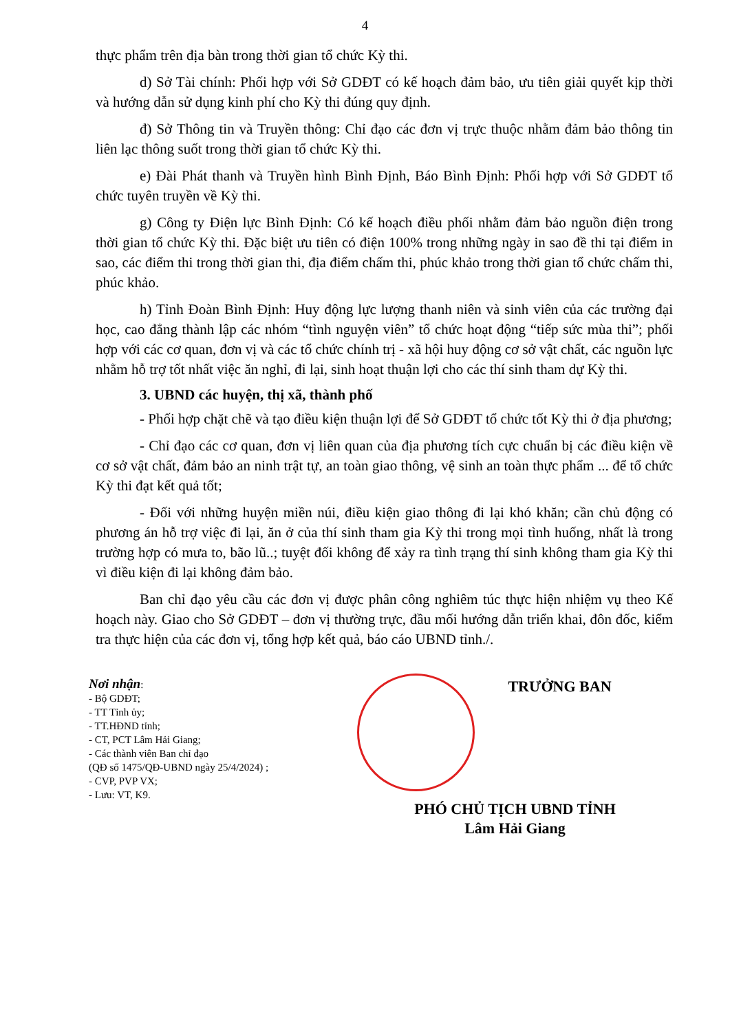4
thực phẩm trên địa bàn trong thời gian tổ chức Kỳ thi.
d) Sở Tài chính: Phối hợp với Sở GDĐT có kế hoạch đảm bảo, ưu tiên giải quyết kịp thời và hướng dẫn sử dụng kinh phí cho Kỳ thi đúng quy định.
đ) Sở Thông tin và Truyền thông: Chỉ đạo các đơn vị trực thuộc nhằm đảm bảo thông tin liên lạc thông suốt trong thời gian tổ chức Kỳ thi.
e) Đài Phát thanh và Truyền hình Bình Định, Báo Bình Định: Phối hợp với Sở GDĐT tổ chức tuyên truyền về Kỳ thi.
g) Công ty Điện lực Bình Định: Có kế hoạch điều phối nhằm đảm bảo nguồn điện trong thời gian tổ chức Kỳ thi. Đặc biệt ưu tiên có điện 100% trong những ngày in sao đề thi tại điểm in sao, các điểm thi trong thời gian thi, địa điểm chấm thi, phúc khảo trong thời gian tổ chức chấm thi, phúc khảo.
h) Tỉnh Đoàn Bình Định: Huy động lực lượng thanh niên và sinh viên của các trường đại học, cao đẳng thành lập các nhóm “tình nguyện viên” tổ chức hoạt động “tiếp sức mùa thi”; phối hợp với các cơ quan, đơn vị và các tổ chức chính trị - xã hội huy động cơ sở vật chất, các nguồn lực nhằm hỗ trợ tốt nhất việc ăn nghỉ, đi lại, sinh hoạt thuận lợi cho các thí sinh tham dự Kỳ thi.
3. UBND các huyện, thị xã, thành phố
- Phối hợp chặt chẽ và tạo điều kiện thuận lợi để Sở GDĐT tổ chức tốt Kỳ thi ở địa phương;
- Chỉ đạo các cơ quan, đơn vị liên quan của địa phương tích cực chuẩn bị các điều kiện về cơ sở vật chất, đảm bảo an ninh trật tự, an toàn giao thông, vệ sinh an toàn thực phẩm ... để tổ chức Kỳ thi đạt kết quả tốt;
- Đối với những huyện miền núi, điều kiện giao thông đi lại khó khăn; cần chủ động có phương án hỗ trợ việc đi lại, ăn ở của thí sinh tham gia Kỳ thi trong mọi tình huống, nhất là trong trường hợp có mưa to, bão lũ..; tuyệt đối không để xảy ra tình trạng thí sinh không tham gia Kỳ thi vì điều kiện đi lại không đảm bảo.
Ban chỉ đạo yêu cầu các đơn vị được phân công nghiêm túc thực hiện nhiệm vụ theo Kế hoạch này. Giao cho Sở GDĐT – đơn vị thường trực, đầu mối hướng dẫn triển khai, đôn đốc, kiểm tra thực hiện của các đơn vị, tổng hợp kết quả, báo cáo UBND tỉnh./.
Nơi nhận:
- Bộ GDĐT;
- TT Tỉnh ủy;
- TT.HĐND tỉnh;
- CT, PCT Lâm Hải Giang;
- Các thành viên Ban chỉ đạo
(QĐ số 1475/QĐ-UBND ngày 25/4/2024) ;
- CVP, PVP VX;
- Lưu: VT, K9.
TRƯỞNG BAN
PHÓ CHỦ TỊCH UBND TỈNH
Lâm Hải Giang